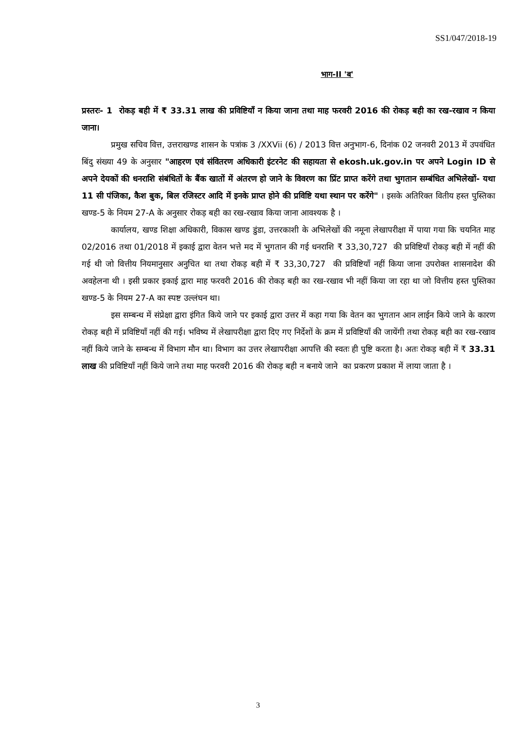SS1/047/2018-19
भाग-II 'ब'
प्रस्तरः- 1 रोकड़ बही में ₹ 33.31 लाख की प्रविष्टियाँ न किया जाना तथा माह फरवरी 2016 की रोकड़ बही का रख-रखाव न किया जाना।
प्रमुख सचिव वित्त, उत्तराखण्ड शासन के पत्रांक 3 /XXVii (6) / 2013 वित्त अनुभाग-6, दिनांक 02 जनवरी 2013 में उपवंधित बिंदु संख्या 49 के अनुसार "आहरण एवं संवितरण अधिकारी इंटरनेट की सहायता से ekosh.uk.gov.in पर अपने Login ID से अपने देयकों की धनराशि संबंधितों के बैंक खातों में अंतरण हो जाने के विवरण का प्रिंट प्राप्त करेंगे तथा भुगतान सम्बंधित अभिलेखों- यथा 11 सी पंजिका, कैश बुक, बिल रजिस्टर आदि में इनके प्राप्त होने की प्रविष्टि यथा स्थान पर करेंगे" । इसके अतिरिक्त वितीय हस्त पुस्तिका खण्ड-5 के नियम 27-A के अनुसार रोकड़ बही का रख-रखाव किया जाना आवश्यक है ।
कार्यालय, खण्ड शिक्षा अधिकारी, विकास खण्ड डुंडा, उत्तरकाशी के अभिलेखों की नमूना लेखापरीक्षा में पाया गया कि चयनित माह 02/2016 तथा 01/2018 में इकाई द्वारा वेतन भत्ते मद में भुगतान की गई धनराशि ₹ 33,30,727 की प्रविष्टियाँ रोकड़ बही में नहीं की गई थी जो वित्तीय नियमानुसार अनुचित था तथा रोकड़ बही में ₹ 33,30,727 की प्रविष्टियाँ नहीं किया जाना उपरोक्त शासनादेश की अवहेलना थी । इसी प्रकार इकाई द्वारा माह फरवरी 2016 की रोकड़ बही का रख-रखाव भी नहीं किया जा रहा था जो वित्तीय हस्त पुस्तिका खण्ड-5 के नियम 27-A का स्पष्ट उल्लंघन था।
इस सम्बन्ध में संप्रेक्षा द्वारा इंगित किये जाने पर इकाई द्वारा उत्तर में कहा गया कि वेतन का भुगतान आन लाईन किये जाने के कारण रोकड़ बही में प्रविष्टियाँ नहीं की गई। भविष्य में लेखापरीक्षा द्वारा दिए गए निर्देशों के क्रम में प्रविष्टियाँ की जायेंगी तथा रोकड़ बही का रख-रखाव नहीं किये जाने के सम्बन्ध में विभाग मौन था। विभाग का उत्तर लेखापरीक्षा आपत्ति की स्वतः ही पुष्टि करता है। अतः रोकड़ बही में ₹ 33.31 लाख की प्रविष्टियाँ नहीं किये जाने तथा माह फरवरी 2016 की रोकड़ बही न बनाये जाने का प्रकरण प्रकाश में लाया जाता है ।
3